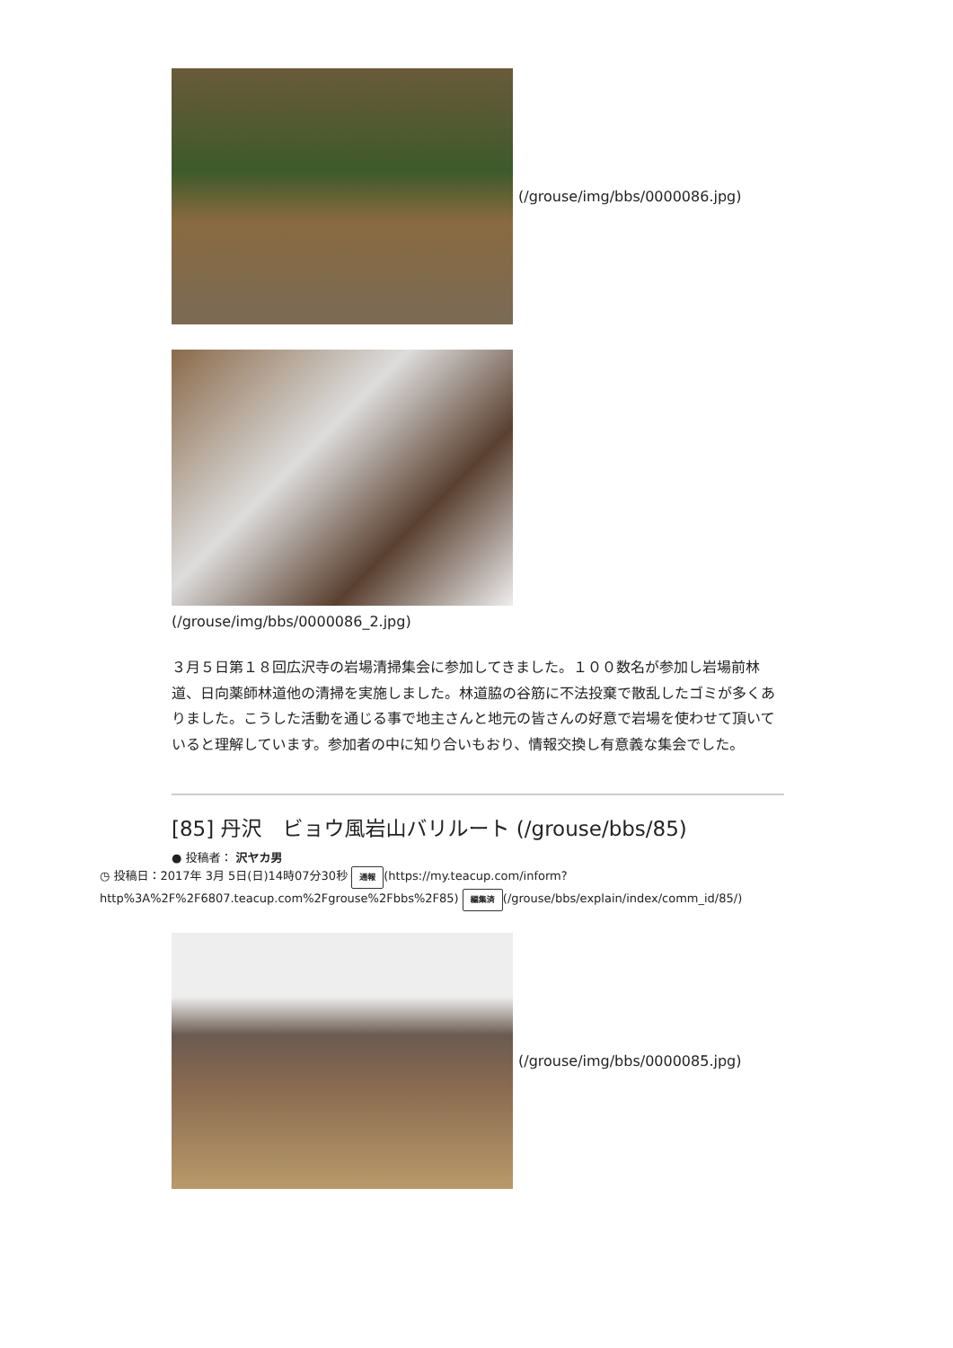(/grouse/img/bbs/0000086.jpg)
(/grouse/img/bbs/0000086_2.jpg)
３月５日第１８回広沢寺の岩場清掃集会に参加してきました。１００数名が参加し岩場前林道、日向薬師林道他の清掃を実施しました。林道脇の谷筋に不法投棄で散乱したゴミが多くありました。こうした活動を通じる事で地主さんと地元の皆さんの好意で岩場を使わせて頂いていると理解しています。参加者の中に知り合いもおり、情報交換し有意義な集会でした。
[85] 丹沢　ビョウ風岩山バリルート (/grouse/bbs/85)
● 投稿者： 沢ヤカ男
◷ 投稿日：2017年 3月 5日(日)14時07分30秒 通報 (https://my.teacup.com/inform?http%3A%2F%2F6807.teacup.com%2Fgrouse%2Fbbs%2F85) 編集済 (/grouse/bbs/explain/index/comm_id/85/)
(/grouse/img/bbs/0000085.jpg)